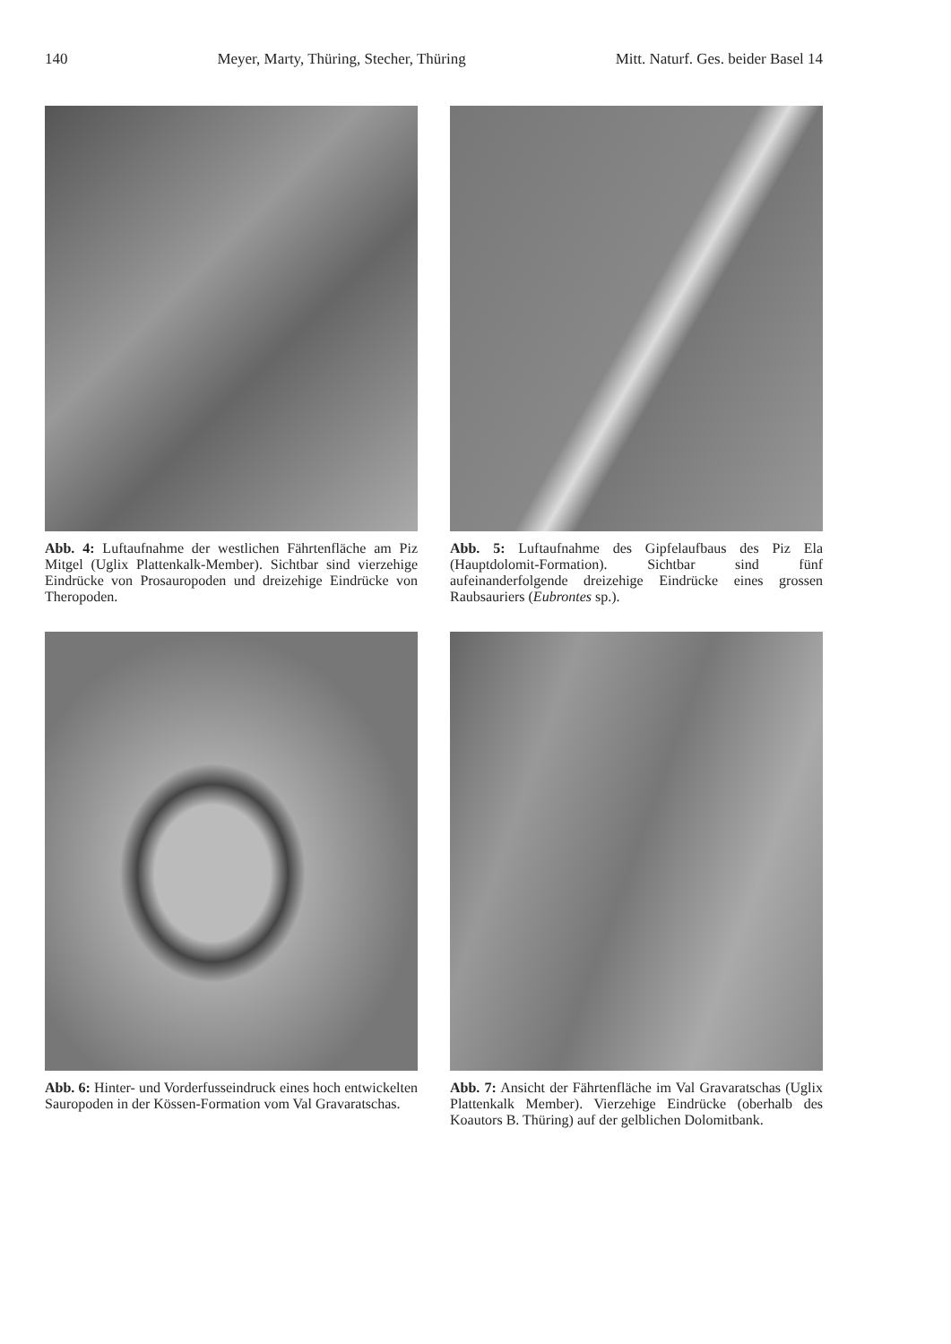140 Meyer, Marty, Thüring, Stecher, Thüring Mitt. Naturf. Ges. beider Basel 14
Abb. 4: Luftaufnahme der westlichen Fährtenfläche am Piz Mitgel (Uglix Plattenkalk-Member). Sichtbar sind vierzehige Eindrücke von Prosauropoden und dreizehige Eindrücke von Theropoden.
Abb. 5: Luftaufnahme des Gipfelaufbaus des Piz Ela (Hauptdolomit-Formation). Sichtbar sind fünf aufeinanderfolgende dreizehige Eindrücke eines grossen Raubsauriers (Eubrontes sp.).
Abb. 6: Hinter- und Vorderfusseindruck eines hoch entwickelten Sauropoden in der Kössen-Formation vom Val Gravaratschas.
Abb. 7: Ansicht der Fährtenfläche im Val Gravaratschas (Uglix Plattenkalk Member). Vierzehige Eindrücke (oberhalb des Koautors B. Thüring) auf der gelblichen Dolomitbank.